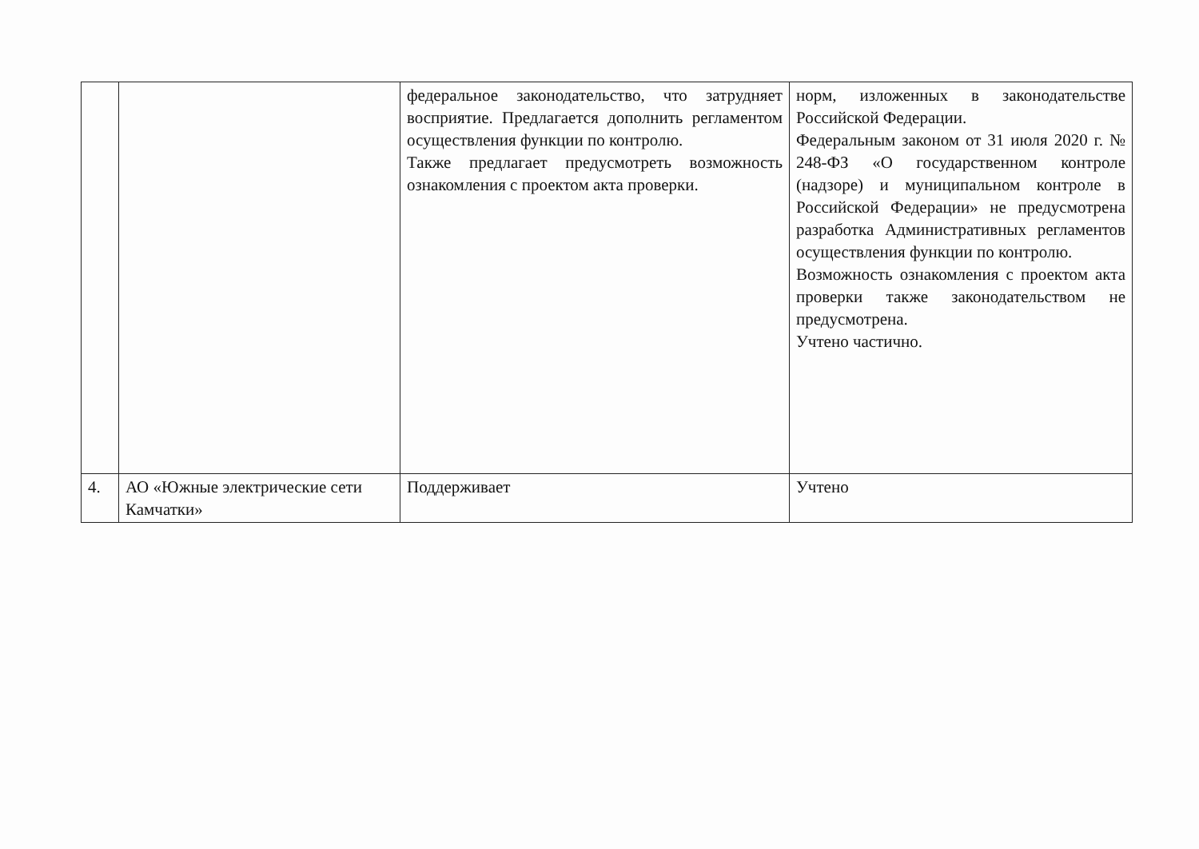| | | федеральное законодательство, что затрудняет восприятие. Предлагается дополнить регламентом осуществления функции по контролю. Также предлагает предусмотреть возможность ознакомления с проектом акта проверки. | норм, изложенных в законодательстве Российской Федерации. Федеральным законом от 31 июля 2020 г. № 248-ФЗ «О государственном контроле (надзоре) и муниципальном контроле в Российской Федерации» не предусмотрена разработка Административных регламентов осуществления функции по контролю. Возможность ознакомления с проектом акта проверки также законодательством не предусмотрена. Учтено частично. |
| 4. | АО «Южные электрические сети Камчатки» | Поддерживает | Учтено |